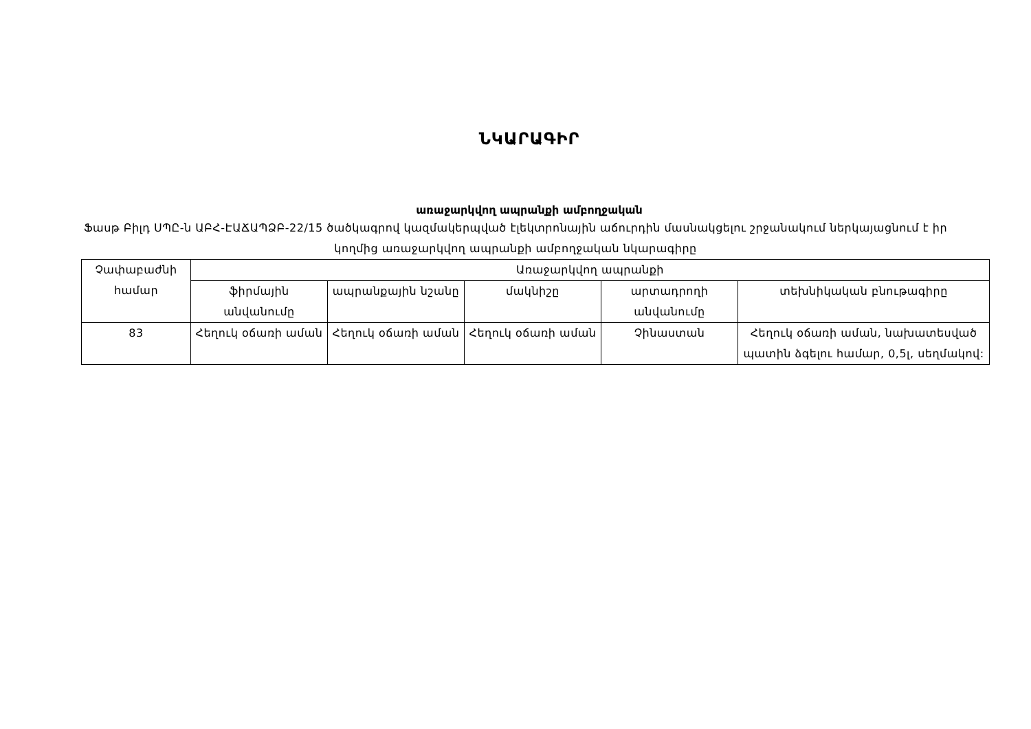ՆԿԱՐԱԳԻՐ
առաջարկվող ապրանքի ամբողջական
Ֆասթ Բիլդ ՍՊԸ-ն ԱԲՀ-ԷԱՃԱՊՁԲ-22/15 ծածկագրով կազմակերպված էլեկտրոնային աճուրդին մասնակցելու շրջանակում ներկայացնում է իր կողմից առաջարկվող ապրանքի ամբողջական նկարագիրը
| Չափաբաժնի համար | Առաջարկվող ապրանքի | | | | |
| --- | --- | --- | --- | --- | --- |
| | ֆիրմային անվանումը | ապրանքային նշանը | մակնիշը | արտադրողի անվանումը | տեխնիկական բնութագիրը |
| 83 | Հեղուկ օճառի աման | Հեղուկ օճառի աման | Հեղուկ օճառի աման | Չինաստան | Հեղուկ օճառի աման, նախատեսված պատին ձգելու համար, 0,5լ, սեղմակով: |